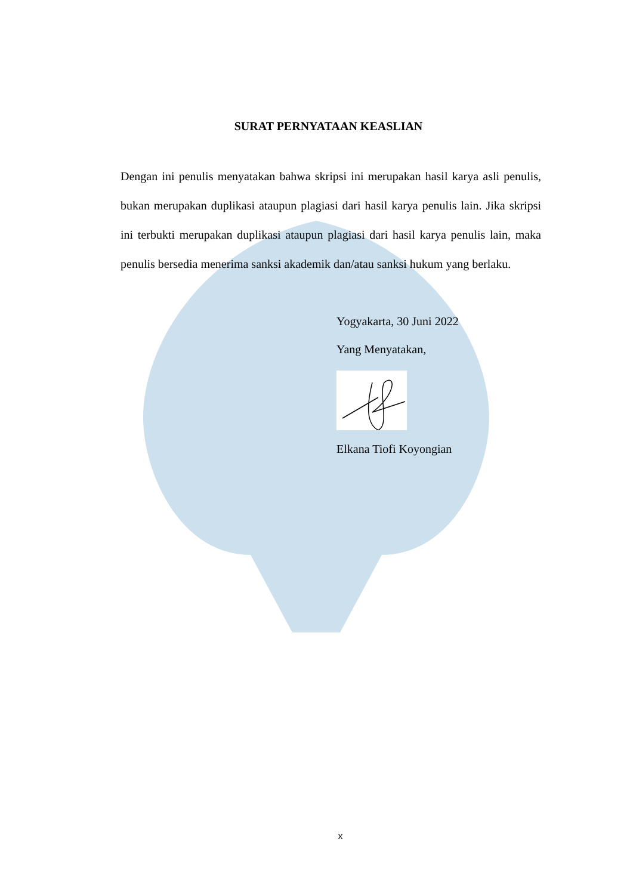SURAT PERNYATAAN KEASLIAN
Dengan ini penulis menyatakan bahwa skripsi ini merupakan hasil karya asli penulis, bukan merupakan duplikasi ataupun plagiasi dari hasil karya penulis lain. Jika skripsi ini terbukti merupakan duplikasi ataupun plagiasi dari hasil karya penulis lain, maka penulis bersedia menerima sanksi akademik dan/atau sanksi hukum yang berlaku.
Yogyakarta, 30 Juni 2022
Yang Menyatakan,
Elkana Tiofi Koyongian
x